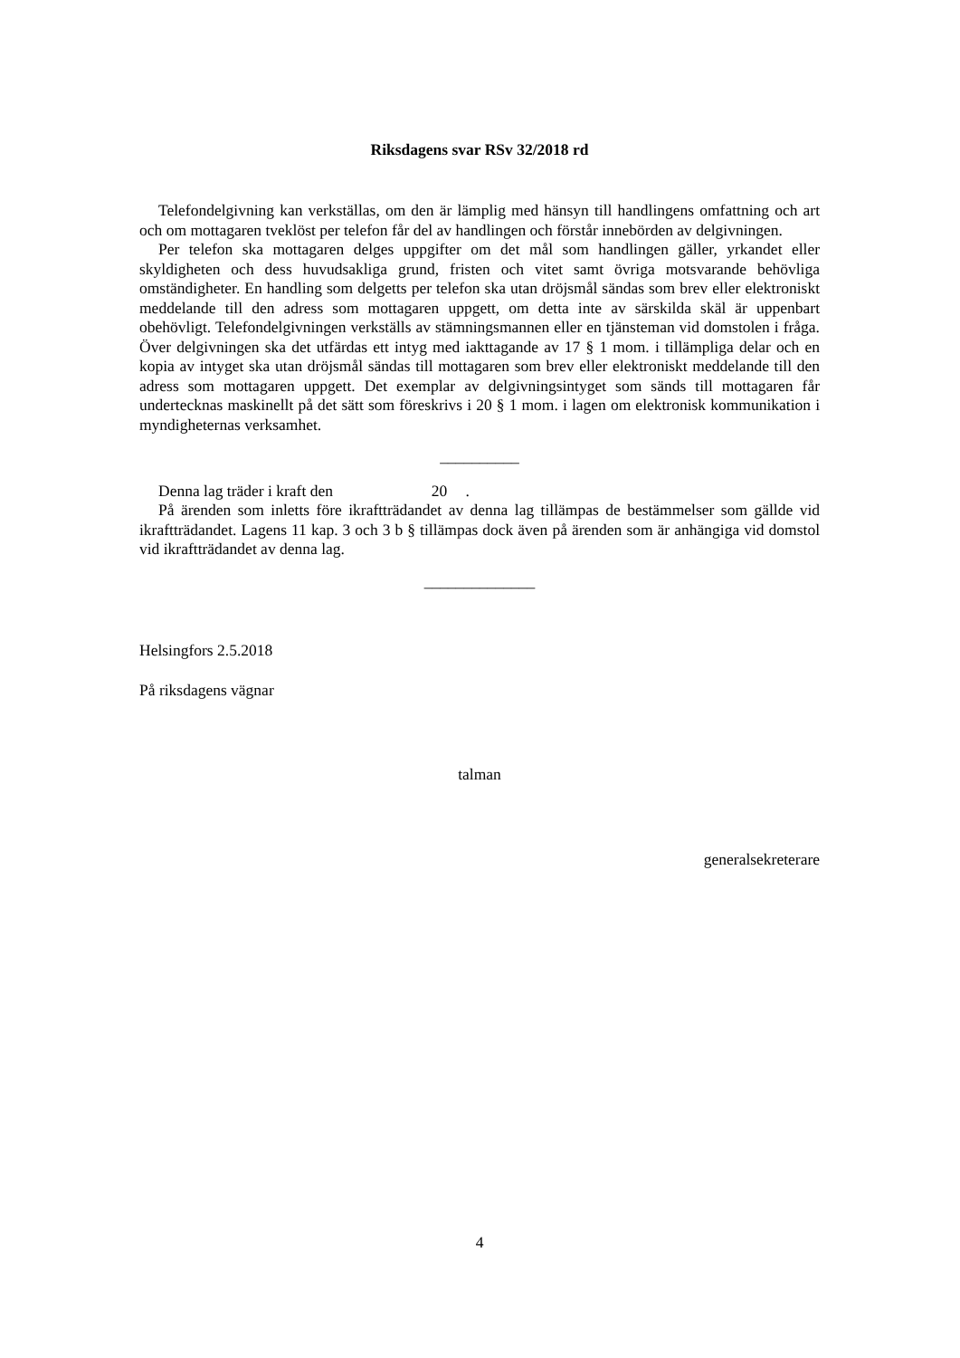Riksdagens svar RSv 32/2018 rd
Telefondelgivning kan verkställas, om den är lämplig med hänsyn till handlingens omfattning och art och om mottagaren tveklöst per telefon får del av handlingen och förstår innebörden av delgivningen.
Per telefon ska mottagaren delges uppgifter om det mål som handlingen gäller, yrkandet eller skyldigheten och dess huvudsakliga grund, fristen och vitet samt övriga motsvarande behövliga omständigheter. En handling som delgetts per telefon ska utan dröjsmål sändas som brev eller elektroniskt meddelande till den adress som mottagaren uppgett, om detta inte av särskilda skäl är uppenbart obehövligt. Telefondelgivningen verkställs av stämningsmannen eller en tjänsteman vid domstolen i fråga. Över delgivningen ska det utfärdas ett intyg med iakttagande av 17 § 1 mom. i tillämpliga delar och en kopia av intyget ska utan dröjsmål sändas till mottagaren som brev eller elektroniskt meddelande till den adress som mottagaren uppgett. Det exemplar av delgivningsintyget som sänds till mottagaren får undertecknas maskinellt på det sätt som föreskrivs i 20 § 1 mom. i lagen om elektronisk kommunikation i myndigheternas verksamhet.
__________
Denna lag träder i kraft den 20 .
På ärenden som inletts före ikraftträdandet av denna lag tillämpas de bestämmelser som gällde vid ikraftträdandet. Lagens 11 kap. 3 och 3 b § tillämpas dock även på ärenden som är anhängiga vid domstol vid ikraftträdandet av denna lag.
______________
Helsingfors 2.5.2018
På riksdagens vägnar
talman
generalsekreterare
4